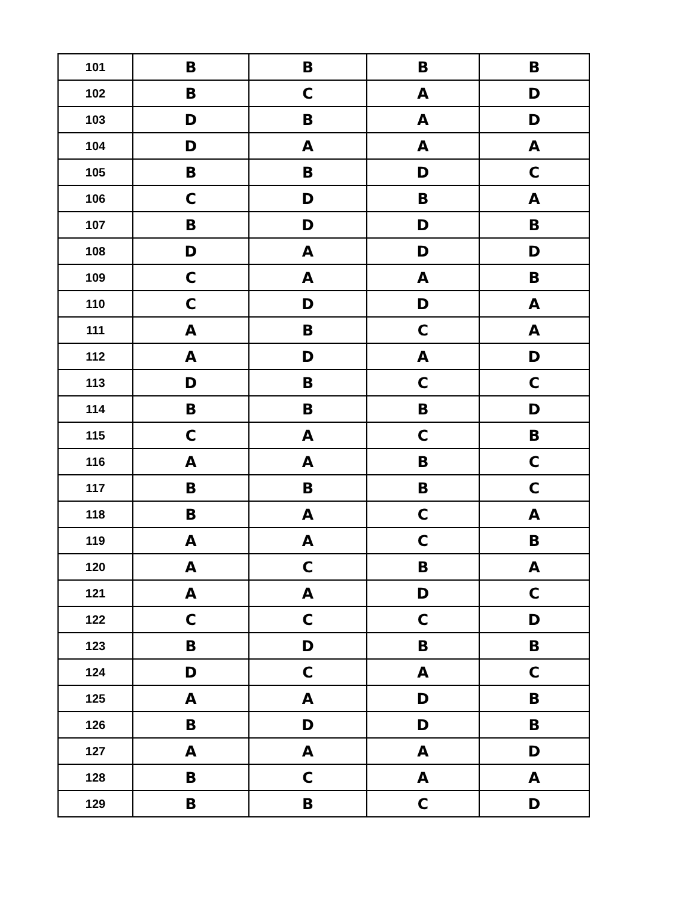| 101 | B | B | B | B |
| 102 | B | C | A | D |
| 103 | D | B | A | D |
| 104 | D | A | A | A |
| 105 | B | B | D | C |
| 106 | C | D | B | A |
| 107 | B | D | D | B |
| 108 | D | A | D | D |
| 109 | C | A | A | B |
| 110 | C | D | D | A |
| 111 | A | B | C | A |
| 112 | A | D | A | D |
| 113 | D | B | C | C |
| 114 | B | B | B | D |
| 115 | C | A | C | B |
| 116 | A | A | B | C |
| 117 | B | B | B | C |
| 118 | B | A | C | A |
| 119 | A | A | C | B |
| 120 | A | C | B | A |
| 121 | A | A | D | C |
| 122 | C | C | C | D |
| 123 | B | D | B | B |
| 124 | D | C | A | C |
| 125 | A | A | D | B |
| 126 | B | D | D | B |
| 127 | A | A | A | D |
| 128 | B | C | A | A |
| 129 | B | B | C | D |